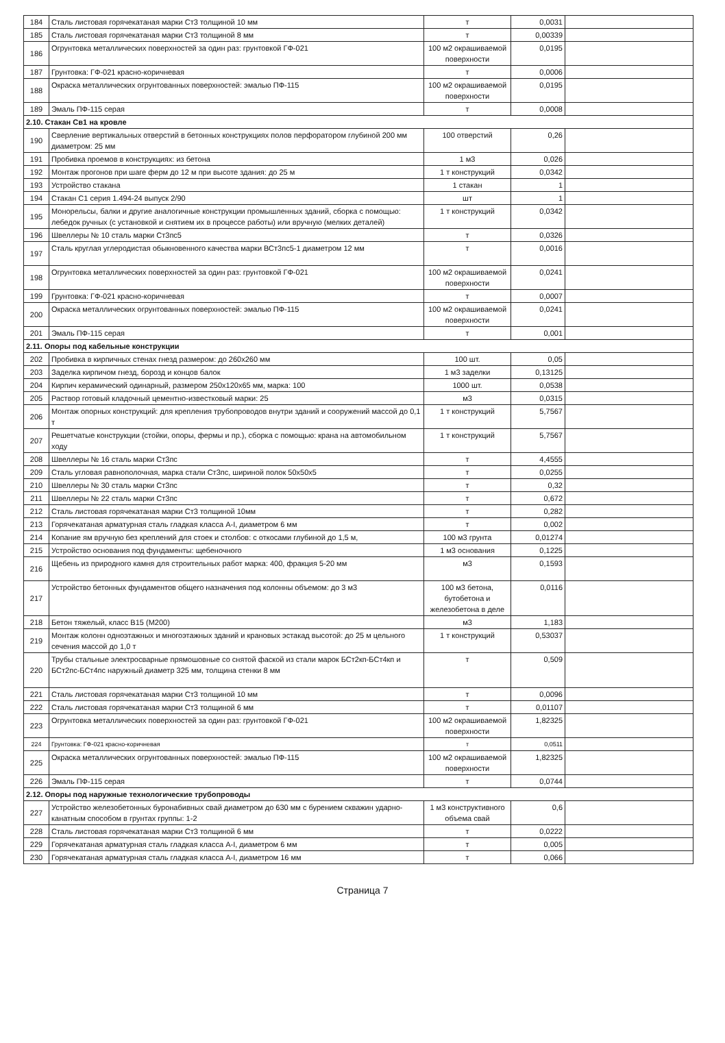| 184 | Сталь листовая горячекатаная марки Ст3 толщиной 10 мм | т | 0,0031 | |
| 185 | Сталь листовая горячекатаная марки Ст3 толщиной 8 мм | т | 0,00339 | |
| 186 | Огрунтовка металлических поверхностей за один раз: грунтовкой ГФ-021 | 100 м2 окрашиваемой поверхности | 0,0195 | |
| 187 | Грунтовка: ГФ-021 красно-коричневая | т | 0,0006 | |
| 188 | Окраска металлических огрунтованных поверхностей: эмалью ПФ-115 | 100 м2 окрашиваемой поверхности | 0,0195 | |
| 189 | Эмаль ПФ-115 серая | т | 0,0008 | |
| 2.10. Стакан Св1 на кровле | | | | |
| 190 | Сверление вертикальных отверстий в бетонных конструкциях полов перфоратором глубиной 200 мм диаметром: 25 мм | 100 отверстий | 0,26 | |
| 191 | Пробивка проемов в конструкциях: из бетона | 1 м3 | 0,026 | |
| 192 | Монтаж прогонов при шаге ферм до 12 м при высоте здания: до 25 м | 1 т конструкций | 0,0342 | |
| 193 | Устройство стакана | 1 стакан | 1 | |
| 194 | Стакан С1 серия 1.494-24 выпуск 2/90 | шт | 1 | |
| 195 | Монорельсы, балки и другие аналогичные конструкции промышленных зданий, сборка с помощью: лебедок ручных (с установкой и снятием их в процессе работы) или вручную (мелких деталей) | 1 т конструкций | 0,0342 | |
| 196 | Швеллеры № 10 сталь марки Ст3пс5 | т | 0,0326 | |
| 197 | Сталь круглая углеродистая обыкновенного качества марки ВСт3пс5-1 диаметром 12 мм | т | 0,0016 | |
| 198 | Огрунтовка металлических поверхностей за один раз: грунтовкой ГФ-021 | 100 м2 окрашиваемой поверхности | 0,0241 | |
| 199 | Грунтовка: ГФ-021 красно-коричневая | т | 0,0007 | |
| 200 | Окраска металлических огрунтованных поверхностей: эмалью ПФ-115 | 100 м2 окрашиваемой поверхности | 0,0241 | |
| 201 | Эмаль ПФ-115 серая | т | 0,001 | |
| 2.11. Опоры под кабельные конструкции | | | | |
| 202 | Пробивка в кирпичных стенах гнезд размером: до 260х260 мм | 100 шт. | 0,05 | |
| 203 | Заделка кирпичом гнезд, борозд и концов балок | 1 м3 заделки | 0,13125 | |
| 204 | Кирпич керамический одинарный, размером 250х120х65 мм, марка: 100 | 1000 шт. | 0,0538 | |
| 205 | Раствор готовый кладочный цементно-известковый марки: 25 | м3 | 0,0315 | |
| 206 | Монтаж опорных конструкций: для крепления трубопроводов внутри зданий и сооружений массой до 0,1 т | 1 т конструкций | 5,7567 | |
| 207 | Решетчатые конструкции (стойки, опоры, фермы и пр.), сборка с помощью: крана на автомобильном ходу | 1 т конструкций | 5,7567 | |
| 208 | Швеллеры № 16 сталь марки Ст3пс | т | 4,4555 | |
| 209 | Сталь угловая равнополочная, марка стали Ст3пс, шириной полок 50х50х5 | т | 0,0255 | |
| 210 | Швеллеры № 30 сталь марки Ст3пс | т | 0,32 | |
| 211 | Швеллеры № 22 сталь марки Ст3пс | т | 0,672 | |
| 212 | Сталь листовая горячекатаная марки Ст3 толщиной 10мм | т | 0,282 | |
| 213 | Горячекатаная арматурная сталь гладкая класса А-I, диаметром 6 мм | т | 0,002 | |
| 214 | Копание ям вручную без креплений для стоек и столбов: с откосами глубиной до 1,5 м, | 100 м3 грунта | 0,01274 | |
| 215 | Устройство основания под фундаменты: щебеночного | 1 м3 основания | 0,1225 | |
| 216 | Щебень из природного камня для строительных работ марка: 400, фракция 5-20 мм | м3 | 0,1593 | |
| 217 | Устройство бетонных фундаментов общего назначения под колонны объемом: до 3 м3 | 100 м3 бетона, бутобетона и железобетона в деле | 0,0116 | |
| 218 | Бетон тяжелый, класс В15 (М200) | м3 | 1,183 | |
| 219 | Монтаж колонн одноэтажных и многоэтажных зданий и крановых эстакад высотой: до 25 м цельного сечения массой до 1,0 т | 1 т конструкций | 0,53037 | |
| 220 | Трубы стальные электросварные прямошовные со снятой фаской из стали марок БСт2кп-БСт4кп и БСт2пс-БСт4пс наружный диаметр 325 мм, толщина стенки 8 мм | т | 0,509 | |
| 221 | Сталь листовая горячекатаная марки Ст3 толщиной 10 мм | т | 0,0096 | |
| 222 | Сталь листовая горячекатаная марки Ст3 толщиной 6 мм | т | 0,01107 | |
| 223 | Огрунтовка металлических поверхностей за один раз: грунтовкой ГФ-021 | 100 м2 окрашиваемой поверхности | 1,82325 | |
| 224 | Грунтовка: ГФ-021 красно-коричневая | т | 0,0511 | |
| 225 | Окраска металлических огрунтованных поверхностей: эмалью ПФ-115 | 100 м2 окрашиваемой поверхности | 1,82325 | |
| 226 | Эмаль ПФ-115 серая | т | 0,0744 | |
| 2.12. Опоры под наружные технологические трубопроводы | | | | |
| 227 | Устройство железобетонных буронабивных свай диаметром до 630 мм с бурением скважин ударно-канатным способом в грунтах группы: 1-2 | 1 м3 конструктивного объема свай | 0,6 | |
| 228 | Сталь листовая горячекатаная марки Ст3 толщиной 6 мм | т | 0,0222 | |
| 229 | Горячекатаная арматурная сталь гладкая класса А-I, диаметром 6 мм | т | 0,005 | |
| 230 | Горячекатаная арматурная сталь гладкая класса А-I, диаметром 16 мм | т | 0,066 | |
Страница 7